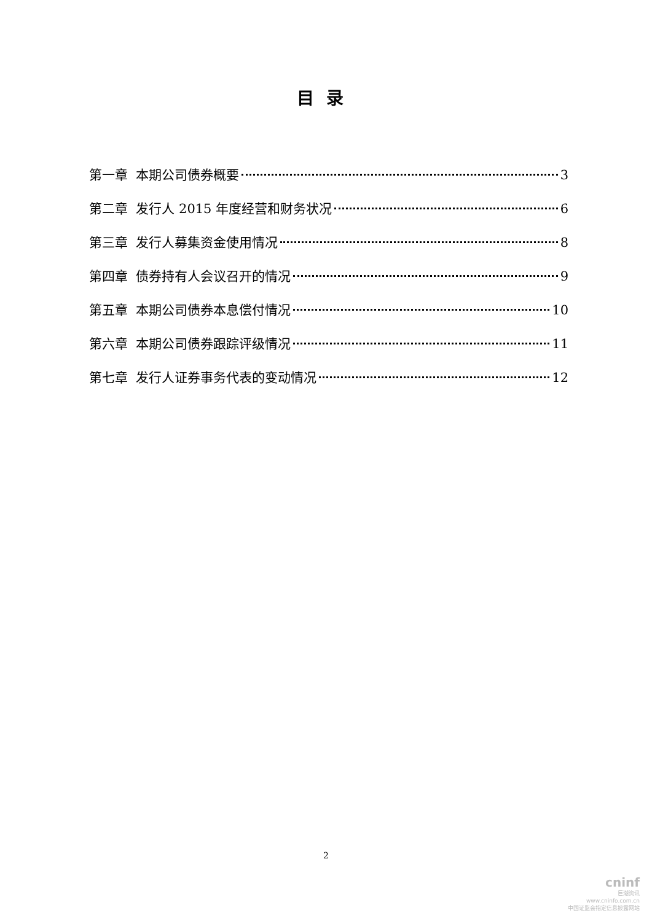目录
第一章 本期公司债券概要 3
第二章 发行人 2015 年度经营和财务状况 6
第三章 发行人募集资金使用情况 8
第四章 债券持有人会议召开的情况 9
第五章 本期公司债券本息偿付情况 10
第六章 本期公司债券跟踪评级情况 11
第七章 发行人证券事务代表的变动情况 12
2
cninf
巨潮资讯
www.cninfo.com.cn
中国证监会指定信息披露网站